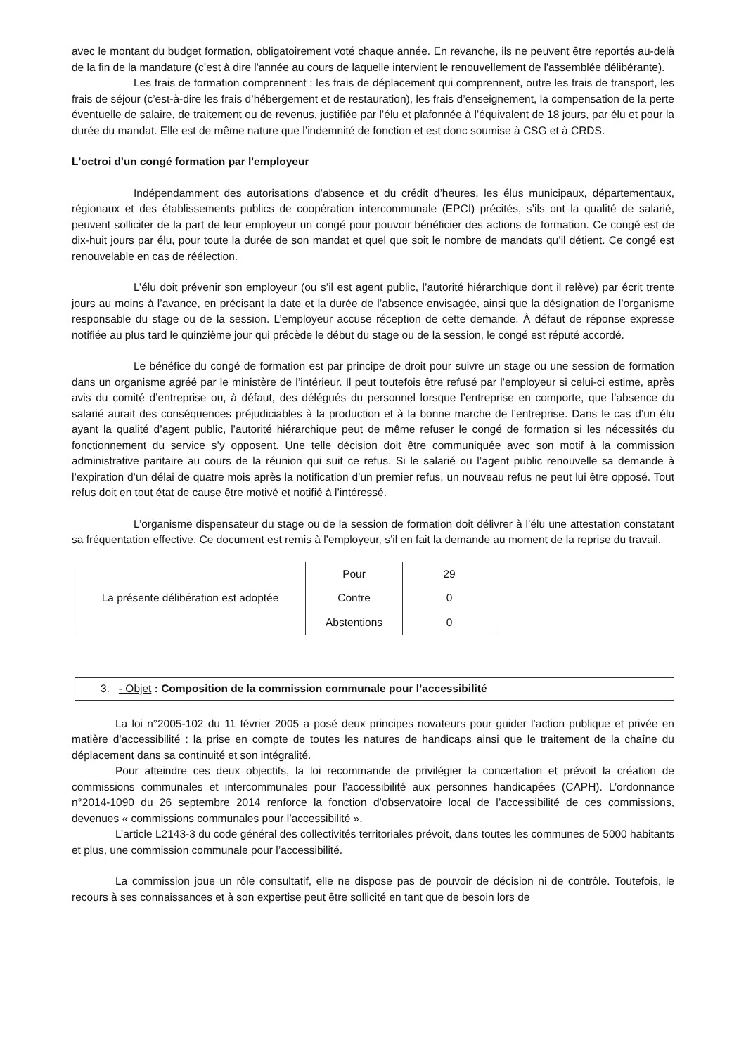avec le montant du budget formation, obligatoirement voté chaque année. En revanche, ils ne peuvent être reportés au-delà de la fin de la mandature (c’est à dire l'année au cours de laquelle intervient le renouvellement de l'assemblée délibérante).
Les frais de formation comprennent : les frais de déplacement qui comprennent, outre les frais de transport, les frais de séjour (c’est-à-dire les frais d’hébergement et de restauration), les frais d’enseignement, la compensation de la perte éventuelle de salaire, de traitement ou de revenus, justifiée par l’élu et plafonnée à l’équivalent de 18 jours, par élu et pour la durée du mandat. Elle est de même nature que l’indemnité de fonction et est donc soumise à CSG et à CRDS.
L'octroi d'un congé formation par l'employeur
Indépendamment des autorisations d’absence et du crédit d’heures, les élus municipaux, départementaux, régionaux et des établissements publics de coopération intercommunale (EPCI) précités, s’ils ont la qualité de salarié, peuvent solliciter de la part de leur employeur un congé pour pouvoir bénéficier des actions de formation. Ce congé est de dix-huit jours par élu, pour toute la durée de son mandat et quel que soit le nombre de mandats qu’il détient. Ce congé est renouvelable en cas de réélection.
L’élu doit prévenir son employeur (ou s’il est agent public, l’autorité hiérarchique dont il relève) par écrit trente jours au moins à l’avance, en précisant la date et la durée de l’absence envisagée, ainsi que la désignation de l’organisme responsable du stage ou de la session. L’employeur accuse réception de cette demande. À défaut de réponse expresse notifiée au plus tard le quinzième jour qui précède le début du stage ou de la session, le congé est réputé accordé.
Le bénéfice du congé de formation est par principe de droit pour suivre un stage ou une session de formation dans un organisme agréé par le ministère de l’intérieur. Il peut toutefois être refusé par l’employeur si celui-ci estime, après avis du comité d’entreprise ou, à défaut, des délégués du personnel lorsque l’entreprise en comporte, que l’absence du salarié aurait des conséquences préjudiciables à la production et à la bonne marche de l’entreprise. Dans le cas d’un élu ayant la qualité d’agent public, l’autorité hiérarchique peut de même refuser le congé de formation si les nécessités du fonctionnement du service s’y opposent. Une telle décision doit être communiquée avec son motif à la commission administrative paritaire au cours de la réunion qui suit ce refus. Si le salarié ou l’agent public renouvelle sa demande à l’expiration d’un délai de quatre mois après la notification d’un premier refus, un nouveau refus ne peut lui être opposé. Tout refus doit en tout état de cause être motivé et notifié à l’intéressé.
L’organisme dispensateur du stage ou de la session de formation doit délivrer à l’élu une attestation constatant sa fréquentation effective. Ce document est remis à l’employeur, s’il en fait la demande au moment de la reprise du travail.
| La présente délibération est adoptée | Pour | 29 |
| | Contre | 0 |
| | Abstentions | 0 |
3. - Objet : Composition de la commission communale pour l’accessibilité
La loi n°2005-102 du 11 février 2005 a posé deux principes novateurs pour guider l’action publique et privée en matière d’accessibilité : la prise en compte de toutes les natures de handicaps ainsi que le traitement de la chaîne du déplacement dans sa continuité et son intégralité.
Pour atteindre ces deux objectifs, la loi recommande de privilégier la concertation et prévoit la création de commissions communales et intercommunales pour l’accessibilité aux personnes handicapées (CAPH). L’ordonnance n°2014-1090 du 26 septembre 2014 renforce la fonction d’observatoire local de l’accessibilité de ces commissions, devenues « commissions communales pour l’accessibilité ».
L’article L2143-3 du code général des collectivités territoriales prévoit, dans toutes les communes de 5000 habitants et plus, une commission communale pour l’accessibilité.
La commission joue un rôle consultatif, elle ne dispose pas de pouvoir de décision ni de contrôle. Toutefois, le recours à ses connaissances et à son expertise peut être sollicité en tant que de besoin lors de